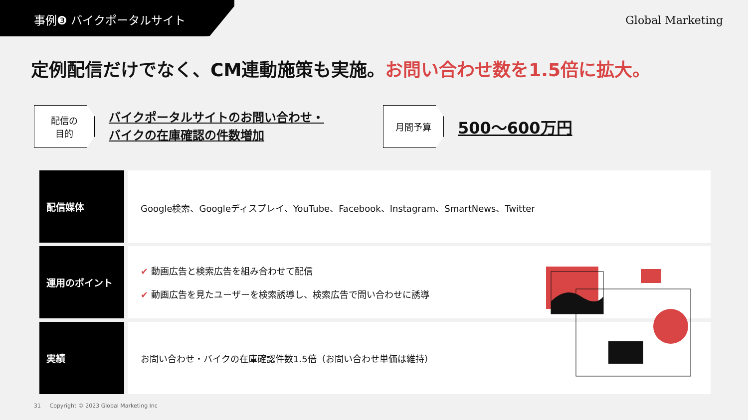事例❸ バイクポータルサイト
Global Marketing
定例配信だけでなく、CM連動施策も実施。お問い合わせ数を1.5倍に拡大。
配信の
目的
バイクポータルサイトのお問い合わせ・
バイクの在庫確認の件数増加
月間予算
500〜600万円
| 配信媒体 | Google検索、Googleディスプレイ、YouTube、Facebook、Instagram、SmartNews、Twitter |
| 運用のポイント | ✔ 動画広告と検索広告を組み合わせて配信 ✔ 動画広告を見たユーザーを検索誘導し、検索広告で問い合わせに誘導 |
| 実績 | お問い合わせ・バイクの在庫確認件数1.5倍（お問い合わせ単価は維持） |
31 Copyright © 2023 Global Marketing Inc